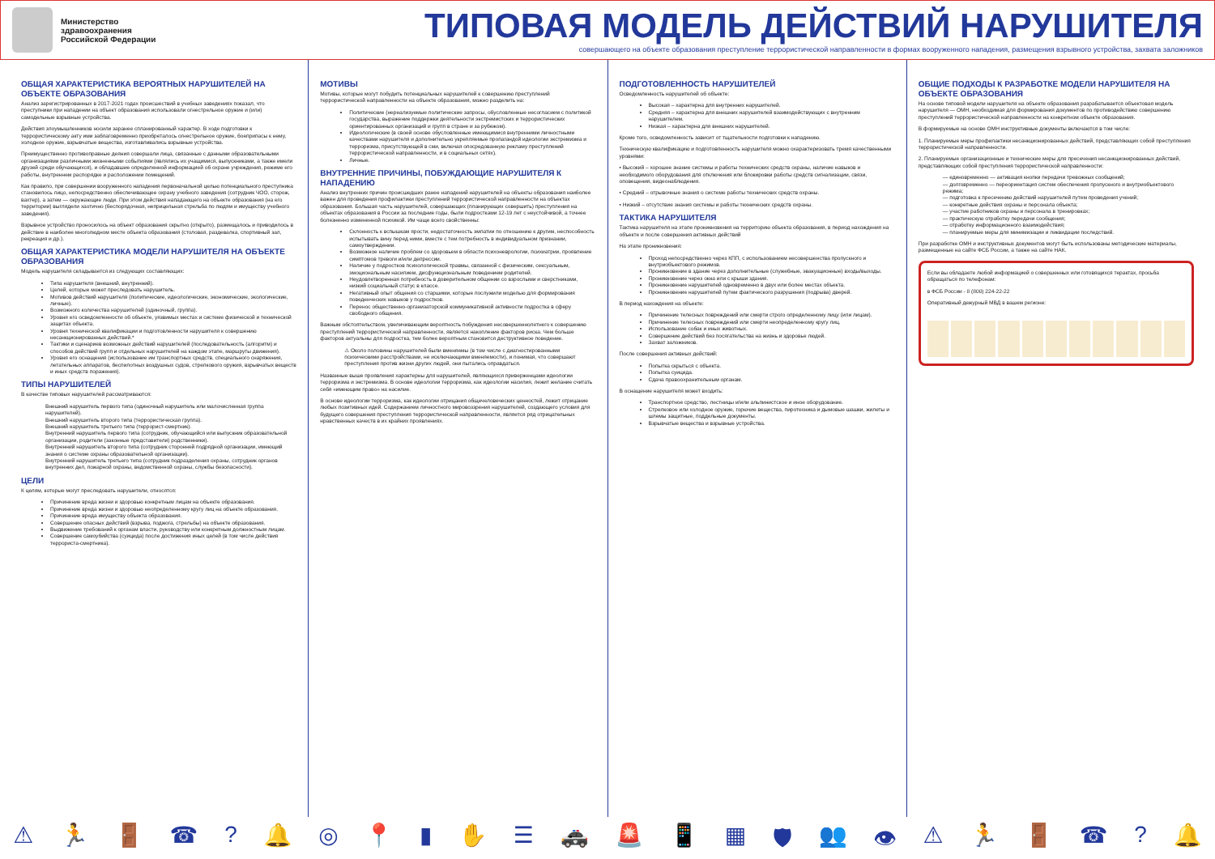Министерство здравоохранения Российской Федерации
ТИПОВАЯ МОДЕЛЬ ДЕЙСТВИЙ НАРУШИТЕЛЯ
совершающего на объекте образования преступление террористической направленности в формах вооруженного нападения, размещения взрывного устройства, захвата заложников
ОБЩАЯ ХАРАКТЕРИСТИКА ВЕРОЯТНЫХ НАРУШИТЕЛЕЙ НА ОБЪЕКТЕ ОБРАЗОВАНИЯ
Анализ зарегистрированных в 2017-2021 годах происшествий в учебных заведениях показал, что преступники при нападении на объект образования использовали огнестрельное оружие и (или) самодельные взрывные устройства.
Действия злоумышленников носили заранее спланированный характер. В ходе подготовки к террористическому акту ими заблаговременно приобреталось огнестрельное оружие, боеприпасы к нему, холодное оружие, взрывчатые вещества, изготавливались взрывные устройства.
Преимущественно противоправные деяния совершали лица, связанные с данными образовательными организациями различными жизненными событиями (являлись их учащимися, выпускниками, а также имели друзей среди обучающихся), и обладавшие определенной информацией об охране учреждения, режиме его работы, внутреннем распорядке и расположении помещений.
Как правило, при совершении вооруженного нападения первоначальной целью потенциального преступника становилось лицо, непосредственно обеспечивающее охрану учебного заведения (сотрудник ЧОО, сторож, вахтер), а затем — окружающие люди. При этом действия нападающего на объекте образования (на его территории) выглядели хаотично (беспорядочная, неприцельная стрельба по людям и имуществу учебного заведения).
Взрывное устройство проносилось на объект образования скрытно (открыто), размещалось и приводилось в действие в наиболее многолюдном месте объекта образования (столовая, раздевалка, спортивный зал, рекреация и др.).
ОБЩАЯ ХАРАКТЕРИСТИКА МОДЕЛИ НАРУШИТЕЛЯ НА ОБЪЕКТЕ ОБРАЗОВАНИЯ
Модель нарушителя складывается из следующих составляющих:
Типа нарушителя (внешний, внутренний).
Целей, которые может преследовать нарушитель.
Мотивов действий нарушителя (политические, идеологические, экономические, экологические, личные).
Возможного количества нарушителей (одиночный, группа).
Уровня его осведомленности об объекте, уязвимых местах и системе физической и технической защитах объекта.
Уровня технической квалификации и подготовленности нарушителя к совершению несанкционированных действий.*
Тактики и сценариев возможных действий нарушителей (последовательность (алгоритм) и способов действий групп и отдельных нарушителей на каждом этапе, маршруты движения).
Уровня его оснащения (использование им транспортных средств, специального снаряжения, летательных аппаратов, беспилотных воздушных судов, стрелкового оружия, взрывчатых веществ и иных средств поражения).
ТИПЫ НАРУШИТЕЛЕЙ
В качестве типовых нарушителей рассматриваются:
Внешний нарушитель первого типа (одиночный нарушитель или малочисленная группа нарушителей).
Внешний нарушитель второго типа (террористическая группа).
Внешний нарушитель третьего типа (террорист-смертник).
Внутренний нарушитель первого типа (сотрудник, обучающийся или выпускник образовательной организации, родители (законные представители) родственники).
Внутренний нарушитель второго типа (сотрудник сторонней подрядной организации, имеющий знания о системе охраны образовательной организации).
Внутренний нарушитель третьего типа (сотрудник подразделения охраны, сотрудник органов внутренних дел, пожарной охраны, ведомственной охраны, службы безопасности).
ЦЕЛИ
К целям, которые могут преследовать нарушители, относятся:
Причинение вреда жизни и здоровью конкретным лицам на объекте образования.
Причинение вреда жизни и здоровью неопределенному кругу лиц на объекте образования.
Причинение вреда имуществу объекта образования.
Совершение опасных действий (взрыва, поджога, стрельбы) на объекте образования.
Выдвижение требований к органам власти, руководству или конкретным должностным лицам.
Совершение самоубийства (суицида) после достижения иных целей (в том числе действия террориста-смертника).
МОТИВЫ
Мотивы, которые могут побудить потенциальных нарушителей к совершению преступлений террористической направленности на объекте образования, можно разделить на:
Политические (нереализуемые политические запросы, обусловленные несогласием с политикой государства, выражение поддержки деятельности экстремистских и террористических ориентированных организаций и групп в стране и за рубежом).
Идеологические (в своей основе обусловленные имеющимися внутренними личностными качествами нарушителя и дополнительно укрепляемые пропагандой идеологии экстремизма и терроризма, присутствующей в сми, включая опосредованную рекламу преступлений террористической направленности, и в социальных сетях).
Личные.
ВНУТРЕННИЕ ПРИЧИНЫ, ПОБУЖДАЮЩИЕ НАРУШИТЕЛЯ К НАПАДЕНИЮ
Анализ внутренних причин происшедших ранее нападений нарушителей на объекты образования наиболее важен для проведения профилактики преступлений террористической направленности на объектах образования. Большая часть нарушителей, совершающих (планирующих совершить) преступления на объектах образования в России за последние годы, были подростками 12-19 лет с неустойчивой, а точнее болезненно измененной психикой. Им чаще всего свойственны:
Склонность к вспышкам ярости, недостаточность эмпатии по отношению к другим, неспособность испытывать вину перед ними, вместе с тем потребность в индивидуальном признании, самоутверждении.
Возможное наличие проблем со здоровьем в области психоневрологии, психиатрии, проявление симптомов тревоги и/или депрессии.
Наличие у подростков психологической травмы, связанной с физическим, сексуальным, эмоциональным насилием, дисфункциональным поведением родителей.
Неудовлетворенная потребность в доверительном общении со взрослыми и сверстниками, низкий социальный статус в классе.
Негативный опыт общения со старшими, которые послужили моделью для формирования поведенческих навыков у подростков.
Перенос общественно-организаторской коммуникативной активности подростка в сферу свободного общения.
Важным обстоятельством, увеличивающим вероятность побуждения несовершеннолетнего к совершению преступлений террористической направленности, является накопление факторов риска. Чем больше факторов актуальны для подростка, тем более вероятным становится деструктивное поведение.
⚠ Около половины нарушителей были вменяемы (в том числе с диагностированными психическими расстройствами, не исключающими вменяемости), и понимая, что совершают преступления против жизни других людей, они пытались оправдаться.
Названные выше проявления характерны для нарушителей, являющихся приверженцами идеологии терроризма и экстремизма. В основе идеологии терроризма, как идеологии насилия, лежит желание считать себя «имеющим право» на насилие.
В основе идеологии терроризма, как идеологии отрицания общечеловеческих ценностей, лежит отрицание любых позитивных идей. Содержанием личностного мировоззрения нарушителей, создающего условия для будущего совершения преступления террористической направленности, является ряд отрицательных нравственных качеств в их крайних проявлениях.
ПОДГОТОВЛЕННОСТЬ НАРУШИТЕЛЕЙ
Осведомленность нарушителей об объекте:
Высокая – характерна для внутренних нарушителей.
Средняя – характерна для внешних нарушителей взаимодействующих с внутренним нарушителем.
Низкая – характерна для внешних нарушителей.
Кроме того, осведомленность зависит от тщательности подготовки к нападению.
Техническую квалификацию и подготовленность нарушителя можно охарактеризовать тремя качественными уровнями:
• Высокий – хорошее знание системы и работы технических средств охраны, наличие навыков и необходимого оборудования для отключения или блокировки работы средств сигнализации, связи, оповещения, видеонаблюдения.
• Средний – отрывочные знания о системе работы технических средств охраны.
• Низкий – отсутствие знания системы и работы технических средств охраны.
ТАКТИКА НАРУШИТЕЛЯ
Тактика нарушителя на этапе проникновения на территорию объекта образования, в период нахождения на объекте и после совершения активных действий
На этапе проникновения:
Проход непосредственно через КПП, с использованием несовершенства пропускного и внутриобъектового режимов.
Проникновение в здание через дополнительные (служебные, эвакуационные) входы/выходы.
Проникновение через окна или с крыши здания.
Проникновение нарушителей одновременно в двух или более местах объекта.
Проникновение нарушителей путем фактического разрушения (подрыва) дверей.
В период нахождения на объекте:
Причинение телесных повреждений или смерти строго определенному лицу (или лицам).
Причинение телесных повреждений или смерти неопределенному кругу лиц.
Использование собак и иных животных.
Совершение действий без посягательства на жизнь и здоровье людей.
Захват заложников.
После совершения активных действий:
Попытка скрыться с объекта.
Попытка суицида.
Сдача правоохранительным органам.
В оснащение нарушителя может входить:
Транспортное средство, лестницы и/или альпинистское и иное оборудование.
Стрелковое или холодное оружие, горючие вещества, пиротехника и дымовые шашки, жилеты и шлемы защитные, поддельные документы.
Взрывчатые вещества и взрывные устройства.
ОБЩИЕ ПОДХОДЫ К РАЗРАБОТКЕ МОДЕЛИ НАРУШИТЕЛЯ НА ОБЪЕКТЕ ОБРАЗОВАНИЯ
На основе типовой модели нарушителя на объекте образования разрабатывается объектовая модель нарушителя — ОМН, необходимая для формирования документов по противодействию совершению преступлений террористической направленности на конкретном объекте образования.
В формируемые на основе ОМН инструктивные документы включаются в том числе:
1. Планируемые меры профилактики несанкционированных действий, представляющих собой преступления террористической направленности.
2. Планируемые организационные и технические меры для пресечения несанкционированных действий, представляющих собой преступления террористической направленности:
— единовременно — активация кнопки передачи тревожных сообщений;
— долговременно — переориентация систем обеспечения пропускного и внутриобъектового режима;
— подготовка к пресечению действий нарушителей путем проведения учений;
— конкретные действия охраны и персонала объекта;
— участие работников охраны и персонала в тренировках;
— практическую отработку передачи сообщения;
— отработку информационного взаимодействия;
— планируемые меры для минимизации и ликвидации последствий.
При разработке ОМН и инструктивных документов могут быть использованы методические материалы, размещенные на сайте ФСБ России, а также на сайте НАК.
Если вы обладаете любой информацией о совершенных или готовящихся терактах, просьба обращаться по телефонам:
в ФСБ России - 8 (800) 224-22-22
Оперативный дежурный МВД в вашем регионе:
⚠ 🏃 🚪 ☎? 🔔 ◎ 📍 ▮ ✋ ☰ 🚓 🚨 📱 ▦ 🛡 👥 👁 ⚠ 🏃 🚪 ☎? 🔔